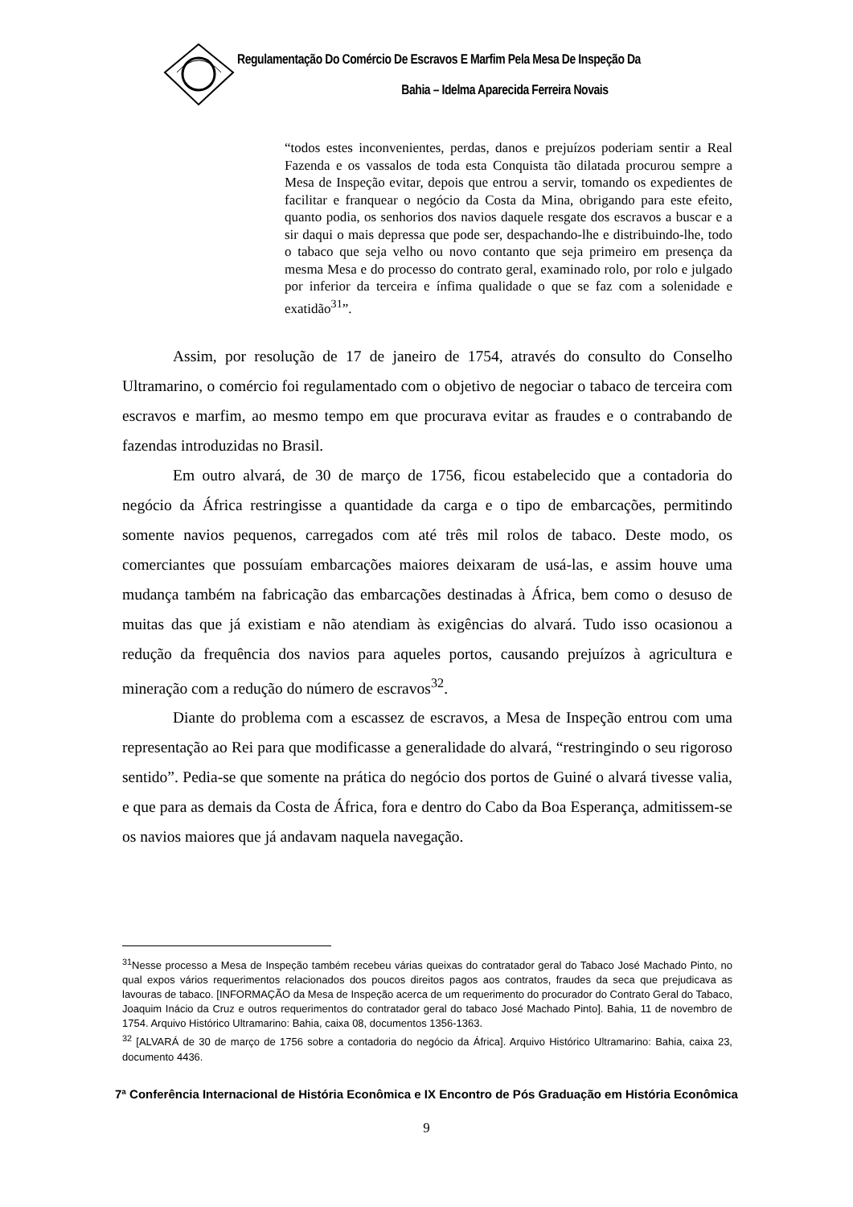Regulamentação Do Comércio De Escravos E Marfim Pela Mesa De Inspeção Da
Bahia – Idelma Aparecida Ferreira Novais
“todos estes inconvenientes, perdas, danos e prejuízos poderiam sentir a Real Fazenda e os vassalos de toda esta Conquista tão dilatada procurou sempre a Mesa de Inspeção evitar, depois que entrou a servir, tomando os expedientes de facilitar e franquear o negócio da Costa da Mina, obrigando para este efeito, quanto podia, os senhorios dos navios daquele resgate dos escravos a buscar e a sir daqui o mais depressa que pode ser, despachando-lhe e distribuindo-lhe, todo o tabaco que seja velho ou novo contanto que seja primeiro em presença da mesma Mesa e do processo do contrato geral, examinado rolo, por rolo e julgado por inferior da terceira e ínfima qualidade o que se faz com a solenidade e exatidão<sup>31</sup>”.
Assim, por resolução de 17 de janeiro de 1754, através do consulto do Conselho Ultramarino, o comércio foi regulamentado com o objetivo de negociar o tabaco de terceira com escravos e marfim, ao mesmo tempo em que procurava evitar as fraudes e o contrabando de fazendas introduzidas no Brasil.
Em outro alvará, de 30 de março de 1756, ficou estabelecido que a contadoria do negócio da África restringisse a quantidade da carga e o tipo de embarcações, permitindo somente navios pequenos, carregados com até três mil rolos de tabaco. Deste modo, os comerciantes que possuíam embarcações maiores deixaram de usá-las, e assim houve uma mudança também na fabricação das embarcações destinadas à África, bem como o desuso de muitas das que já existiam e não atendiam às exigências do alvará. Tudo isso ocasionou a redução da frequência dos navios para aqueles portos, causando prejuízos à agricultura e mineração com a redução do número de escravos<sup>32</sup>.
Diante do problema com a escassez de escravos, a Mesa de Inspeção entrou com uma representação ao Rei para que modificasse a generalidade do alvará, “restringindo o seu rigoroso sentido”. Pedia-se que somente na prática do negócio dos portos de Guiné o alvará tivesse valia, e que para as demais da Costa de África, fora e dentro do Cabo da Boa Esperança, admitissem-se os navios maiores que já andavam naquela navegação.
<sup>31</sup> Nesse processo a Mesa de Inspeção também recebeu várias queixas do contratador geral do Tabaco José Machado Pinto, no qual expos vários requerimentos relacionados dos poucos direitos pagos aos contratos, fraudes da seca que prejudicava as lavouras de tabaco. [INFORMAÇÃO da Mesa de Inspeção acerca de um requerimento do procurador do Contrato Geral do Tabaco, Joaquim Inácio da Cruz e outros requerimentos do contratador geral do tabaco José Machado Pinto]. Bahia, 11 de novembro de 1754. Arquivo Histórico Ultramarino: Bahia, caixa 08, documentos 1356-1363.
<sup>32</sup> [ALVARÁ de 30 de março de 1756 sobre a contadoria do negócio da África]. Arquivo Histórico Ultramarino: Bahia, caixa 23, documento 4436.
7ª Conferência Internacional de História Econômica e IX Encontro de Pós Graduação em História Econômica
9